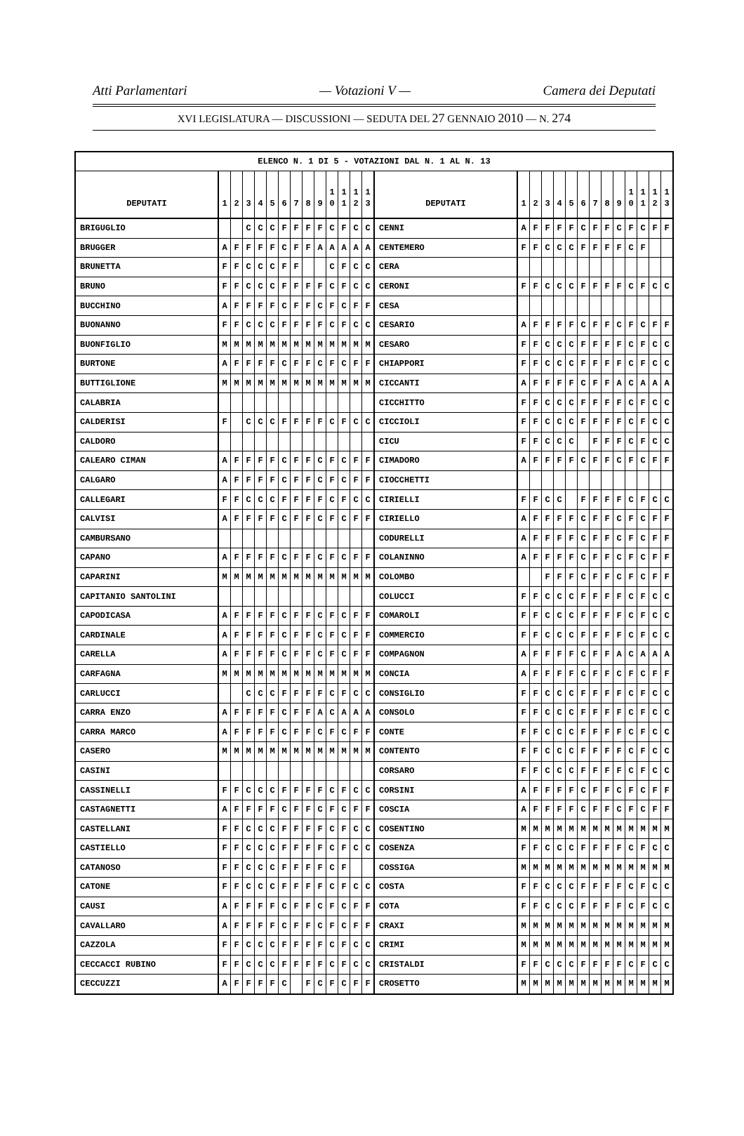Atti Parlamentari — Votazioni V — Camera dei Deputati
XVI LEGISLATURA — DISCUSSIONI — SEDUTA DEL 27 GENNAIO 2010 — N. 274
| ELENCO N. 1 DI 5 - VOTAZIONI DAL N. 1 AL N. 13 | | | | | | | | | | | | | | | | | | | | | | | | | | | |
| --- | --- | --- | --- | --- | --- | --- | --- | --- | --- | --- | --- | --- | --- | --- | --- | --- | --- | --- | --- | --- | --- | --- | --- | --- | --- | --- | --- |
| DEPUTATI | 1 | 2 | 3 | 4 | 5 | 6 | 7 | 8 | 9 | 1 0 | 1 1 | 1 2 | 1 3 | DEPUTATI | 1 | 2 | 3 | 4 | 5 | 6 | 7 | 8 | 9 | 1 0 | 1 1 | 1 2 | 1 3 |
| BRIGUGLIO | | | C | C | C | F | F | F | F | C | F | C | C | CENNI | A | F | F | F | F | C | F | F | C | F | C | F | F |
| BRUGGER | A | F | F | F | F | C | F | F | A | A | A | A | A | CENTEMERO | F | F | C | C | C | F | F | F | F | C | F | | |
| BRUNETTA | F | F | C | C | C | F | F | | | C | F | C | C | CERA | | | | | | | | | | | | | |
| BRUNO | F | F | C | C | C | F | F | F | F | C | F | C | C | CERONI | F | F | C | C | C | F | F | F | F | C | F | C | C |
| BUCCHINO | A | F | F | F | F | C | F | F | C | F | C | F | F | CESA | | | | | | | | | | | | | |
| BUONANNO | F | F | C | C | C | F | F | F | F | C | F | C | C | CESARIO | A | F | F | F | F | C | F | F | C | F | C | F | F |
| BUONFIGLIO | M | M | M | M | M | M | M | M | M | M | M | M | M | CESARO | F | F | C | C | C | F | F | F | F | C | F | C | C |
| BURTONE | A | F | F | F | F | C | F | F | C | F | C | F | F | CHIAPPORI | F | F | C | C | C | F | F | F | F | C | F | C | C |
| BUTTIGLIONE | M | M | M | M | M | M | M | M | M | M | M | M | M | CICCANTI | A | F | F | F | F | C | F | F | A | C | A | A | A |
| CALABRIA | | | | | | | | | | | | | | CICCHITTO | F | F | C | C | C | F | F | F | F | C | F | C | C |
| CALDERISI | F | | C | C | C | F | F | F | F | C | F | C | C | CICCIOLI | F | F | C | C | C | F | F | F | F | C | F | C | C |
| CALDORO | | | | | | | | | | | | | | CICU | F | F | C | C | C | | F | F | F | C | F | C | C |
| CALEARO CIMAN | A | F | F | F | F | C | F | F | C | F | C | F | F | CIMADORO | A | F | F | F | F | C | F | F | C | F | C | F | F |
| CALGARO | A | F | F | F | F | C | F | F | C | F | C | F | F | CIOCCHETTI | | | | | | | | | | | | | |
| CALLEGARI | F | F | C | C | C | F | F | F | F | C | F | C | C | CIRIELLI | F | F | C | C | | F | F | F | F | C | F | C | C |
| CALVISI | A | F | F | F | F | C | F | F | C | F | C | F | F | CIRIELLO | A | F | F | F | F | C | F | F | C | F | C | F | F |
| CAMBURSANO | | | | | | | | | | | | | | CODURELLI | A | F | F | F | F | C | F | F | C | F | C | F | F |
| CAPANO | A | F | F | F | F | C | F | F | C | F | C | F | F | COLANINNO | A | F | F | F | F | C | F | F | C | F | C | F | F |
| CAPARINI | M | M | M | M | M | M | M | M | M | M | M | M | M | COLOMBO | | | F | F | F | C | F | F | C | F | C | F | F |
| CAPITANIO SANTOLINI | | | | | | | | | | | | | | COLUCCI | F | F | C | C | C | F | F | F | F | C | F | C | C |
| CAPODICASA | A | F | F | F | F | C | F | F | C | F | C | F | F | COMAROLI | F | F | C | C | C | F | F | F | F | C | F | C | C |
| CARDINALE | A | F | F | F | F | C | F | F | C | F | C | F | F | COMMERCIO | F | F | C | C | C | F | F | F | F | C | F | C | C |
| CARELLA | A | F | F | F | F | C | F | F | C | F | C | F | F | COMPAGNON | A | F | F | F | F | C | F | F | A | C | A | A | A |
| CARFAGNA | M | M | M | M | M | M | M | M | M | M | M | M | M | CONCIA | A | F | F | F | F | C | F | F | C | F | C | F | F |
| CARLUCCI | | | C | C | C | F | F | F | F | C | F | C | C | CONSIGLIO | F | F | C | C | C | F | F | F | F | C | F | C | C |
| CARRA ENZO | A | F | F | F | F | C | F | F | A | C | A | A | A | CONSOLO | F | F | C | C | C | F | F | F | F | C | F | C | C |
| CARRA MARCO | A | F | F | F | F | C | F | F | C | F | C | F | F | CONTE | F | F | C | C | C | F | F | F | F | C | F | C | C |
| CASERO | M | M | M | M | M | M | M | M | M | M | M | M | M | CONTENTO | F | F | C | C | C | F | F | F | F | C | F | C | C |
| CASINI | | | | | | | | | | | | | | CORSARO | F | F | C | C | C | F | F | F | F | C | F | C | C |
| CASSINELLI | F | F | C | C | C | F | F | F | F | C | F | C | C | CORSINI | A | F | F | F | F | C | F | F | C | F | C | F | F |
| CASTAGNETTI | A | F | F | F | F | C | F | F | C | F | C | F | F | COSCIA | A | F | F | F | F | C | F | F | C | F | C | F | F |
| CASTELLANI | F | F | C | C | C | F | F | F | F | C | F | C | C | COSENTINO | M | M | M | M | M | M | M | M | M | M | M | M | M |
| CASTIELLO | F | F | C | C | C | F | F | F | F | C | F | C | C | COSENZA | F | F | C | C | C | F | F | F | F | C | F | C | C |
| CATANOSO | F | F | C | C | C | F | F | F | F | C | F | | | COSSIGA | M | M | M | M | M | M | M | M | M | M | M | M | M |
| CATONE | F | F | C | C | C | F | F | F | F | C | F | C | C | COSTA | F | F | C | C | C | F | F | F | F | C | F | C | C |
| CAUSI | A | F | F | F | F | C | F | F | C | F | C | F | F | COTA | F | F | C | C | C | F | F | F | F | C | F | C | C |
| CAVALLARO | A | F | F | F | F | C | F | F | C | F | C | F | F | CRAXI | M | M | M | M | M | M | M | M | M | M | M | M | M |
| CAZZOLA | F | F | C | C | C | F | F | F | F | C | F | C | C | CRIMI | M | M | M | M | M | M | M | M | M | M | M | M | M |
| CECCACCI RUBINO | F | F | C | C | C | F | F | F | F | C | F | C | C | CRISTALDI | F | F | C | C | C | F | F | F | F | C | F | C | C |
| CECCUZZI | A | F | F | F | F | C | | F | C | F | C | F | F | CROSETTO | M | M | M | M | M | M | M | M | M | M | M | M | M |